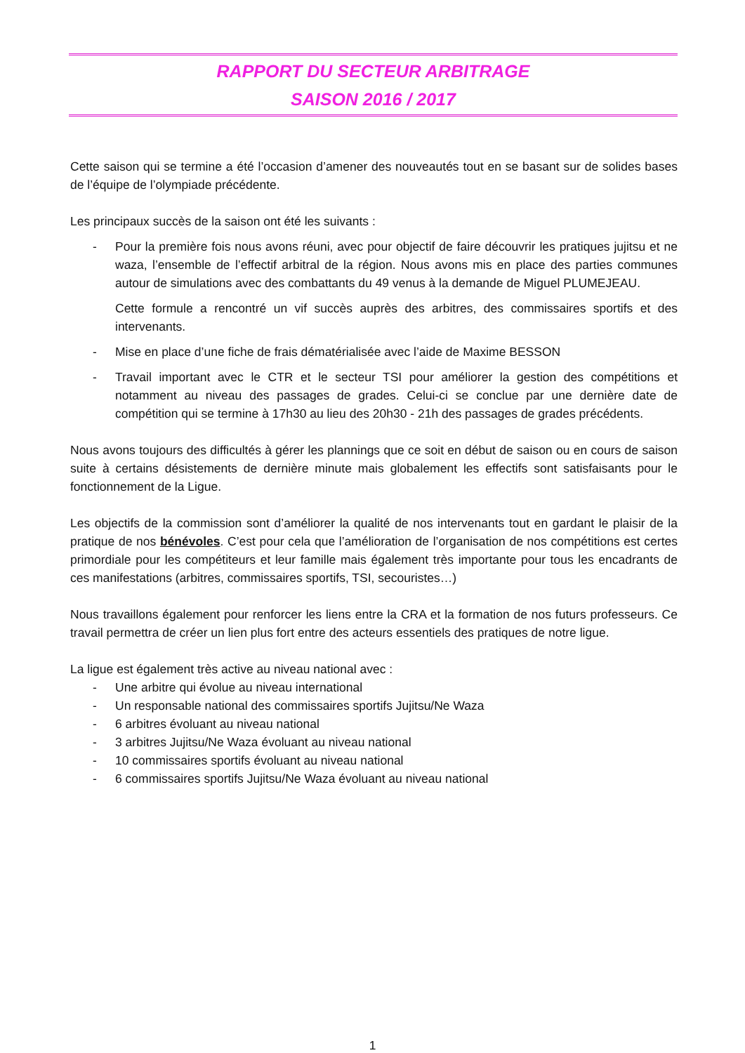RAPPORT DU SECTEUR ARBITRAGE
SAISON 2016 / 2017
Cette saison qui se termine a été l’occasion d’amener des nouveautés tout en se basant sur de solides bases de l’équipe de l’olympiade précédente.
Les principaux succès de la saison ont été les suivants :
- Pour la première fois nous avons réuni, avec pour objectif de faire découvrir les pratiques jujitsu et ne waza, l’ensemble de l’effectif arbitral de la région. Nous avons mis en place des parties communes autour de simulations avec des combattants du 49 venus à la demande de Miguel PLUMEJEAU.
Cette formule a rencontré un vif succès auprès des arbitres, des commissaires sportifs et des intervenants.
- Mise en place d’une fiche de frais dématérialisée avec l’aide de Maxime BESSON
- Travail important avec le CTR et le secteur TSI pour améliorer la gestion des compétitions et notamment au niveau des passages de grades. Celui-ci se conclue par une dernière date de compétition qui se termine à 17h30 au lieu des 20h30 - 21h des passages de grades précédents.
Nous avons toujours des difficultés à gérer les plannings que ce soit en début de saison ou en cours de saison suite à certains désistements de dernière minute mais globalement les effectifs sont satisfaisants pour le fonctionnement de la Ligue.
Les objectifs de la commission sont d’améliorer la qualité de nos intervenants tout en gardant le plaisir de la pratique de nos bénévoles. C’est pour cela que l’amélioration de l’organisation de nos compétitions est certes primordiale pour les compétiteurs et leur famille mais également très importante pour tous les encadrants de ces manifestations (arbitres, commissaires sportifs, TSI, secouristes…)
Nous travaillons également pour renforcer les liens entre la CRA et la formation de nos futurs professeurs. Ce travail permettra de créer un lien plus fort entre des acteurs essentiels des pratiques de notre ligue.
La ligue est également très active au niveau national avec :
- Une arbitre qui évolue au niveau international
- Un responsable national des commissaires sportifs Jujitsu/Ne Waza
- 6 arbitres évoluant au niveau national
- 3 arbitres Jujitsu/Ne Waza évoluant au niveau national
- 10 commissaires sportifs évoluant au niveau national
- 6 commissaires sportifs Jujitsu/Ne Waza évoluant au niveau national
1